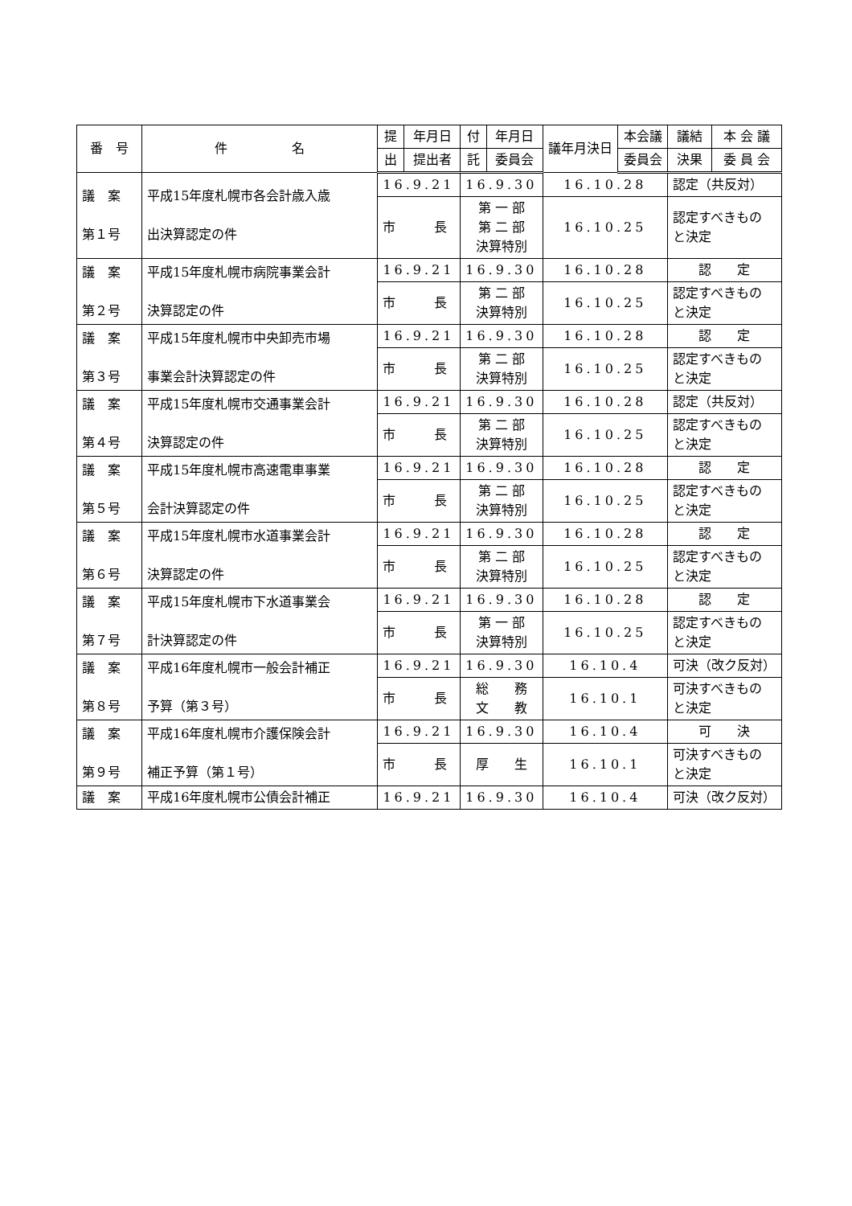| 番 号 | 件 名 | 提 | 年月日 | 付 | 年月日 | 議年月決日 | 本会議 | 議結 | 本 会 議 |
| --- | --- | --- | --- | --- | --- | --- | --- | --- | --- |
| | | 出 | 提出者 | 託 | 委員会 | | 委員会 | 決果 | 委 員 会 |
| 議 案 第１号 | 平成15年度札幌市各会計歳入歳 出決算認定の件 | 16.9.21 | | 16.9.30 | | 16.10.28 | | 認定（共反対） | |
| | | 市 長 | | 第 一 部 第 二 部 決算特別 | | 16.10.25 | | 認定すべきもの と決定 | |
| 議 案 第２号 | 平成15年度札幌市病院事業会計 決算認定の件 | 16.9.21 | | 16.9.30 | | 16.10.28 | | 認 定 | |
| | | 市 長 | | 第 二 部 決算特別 | | 16.10.25 | | 認定すべきもの と決定 | |
| 議 案 第３号 | 平成15年度札幌市中央卸売市場 事業会計決算認定の件 | 16.9.21 | | 16.9.30 | | 16.10.28 | | 認 定 | |
| | | 市 長 | | 第 二 部 決算特別 | | 16.10.25 | | 認定すべきもの と決定 | |
| 議 案 第４号 | 平成15年度札幌市交通事業会計 決算認定の件 | 16.9.21 | | 16.9.30 | | 16.10.28 | | 認定（共反対） | |
| | | 市 長 | | 第 二 部 決算特別 | | 16.10.25 | | 認定すべきもの と決定 | |
| 議 案 第５号 | 平成15年度札幌市高速電車事業 会計決算認定の件 | 16.9.21 | | 16.9.30 | | 16.10.28 | | 認 定 | |
| | | 市 長 | | 第 二 部 決算特別 | | 16.10.25 | | 認定すべきもの と決定 | |
| 議 案 第６号 | 平成15年度札幌市水道事業会計 決算認定の件 | 16.9.21 | | 16.9.30 | | 16.10.28 | | 認 定 | |
| | | 市 長 | | 第 二 部 決算特別 | | 16.10.25 | | 認定すべきもの と決定 | |
| 議 案 第７号 | 平成15年度札幌市下水道事業会 計決算認定の件 | 16.9.21 | | 16.9.30 | | 16.10.28 | | 認 定 | |
| | | 市 長 | | 第 一 部 決算特別 | | 16.10.25 | | 認定すべきもの と決定 | |
| 議 案 第８号 | 平成16年度札幌市一般会計補正 予算（第３号） | 16.9.21 | | 16.9.30 | | 16.10.4 | | 可決（改ク反対） | |
| | | 市 長 | | 総 務 文 教 | | 16.10.1 | | 可決すべきもの と決定 | |
| 議 案 第９号 | 平成16年度札幌市介護保険会計 補正予算（第１号） | 16.9.21 | | 16.9.30 | | 16.10.4 | | 可 決 | |
| | | 市 長 | | 厚 生 | | 16.10.1 | | 可決すべきもの と決定 | |
| 議 案 | 平成16年度札幌市公債会計補正 | 16.9.21 | | 16.9.30 | | 16.10.4 | | 可決（改ク反対） | |